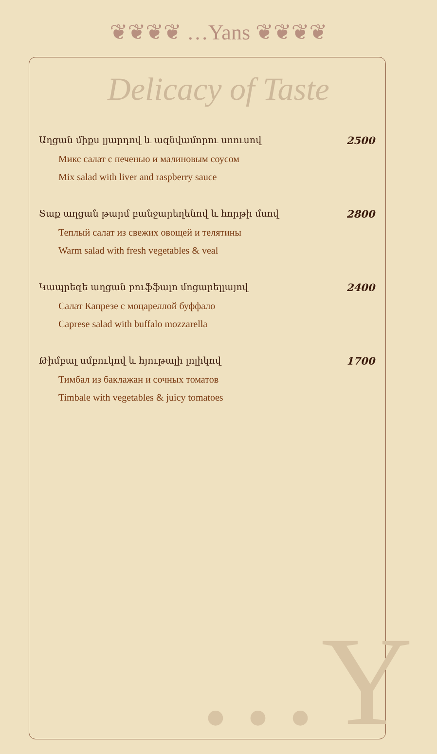❦❦❦❦ …Yans ❦❦❦❦
Delicacy of Taste
Աղցան միքս լյարդով և ազնվամորու սոուսով 2500
Микс салат с печенью и малиновым соусом
Mix salad with liver and raspberry sauce
Տաք աղցան թարմ բանջարեղենով և հորթի մսով 2800
Теплый салат из свежих овощей и телятины
Warm salad with fresh vegetables & veal
Կապրեզե աղցան բուֆֆալո մոցարելլայով 2400
Салат Капрезе с моцареллой буффало
Caprese salad with buffalo mozzarella
Թիմբալ սմբուկով և հյութալի լոլիկով 1700
Тимбал из баклажан и сочных томатов
Timbale with vegetables & juicy tomatoes
…Y